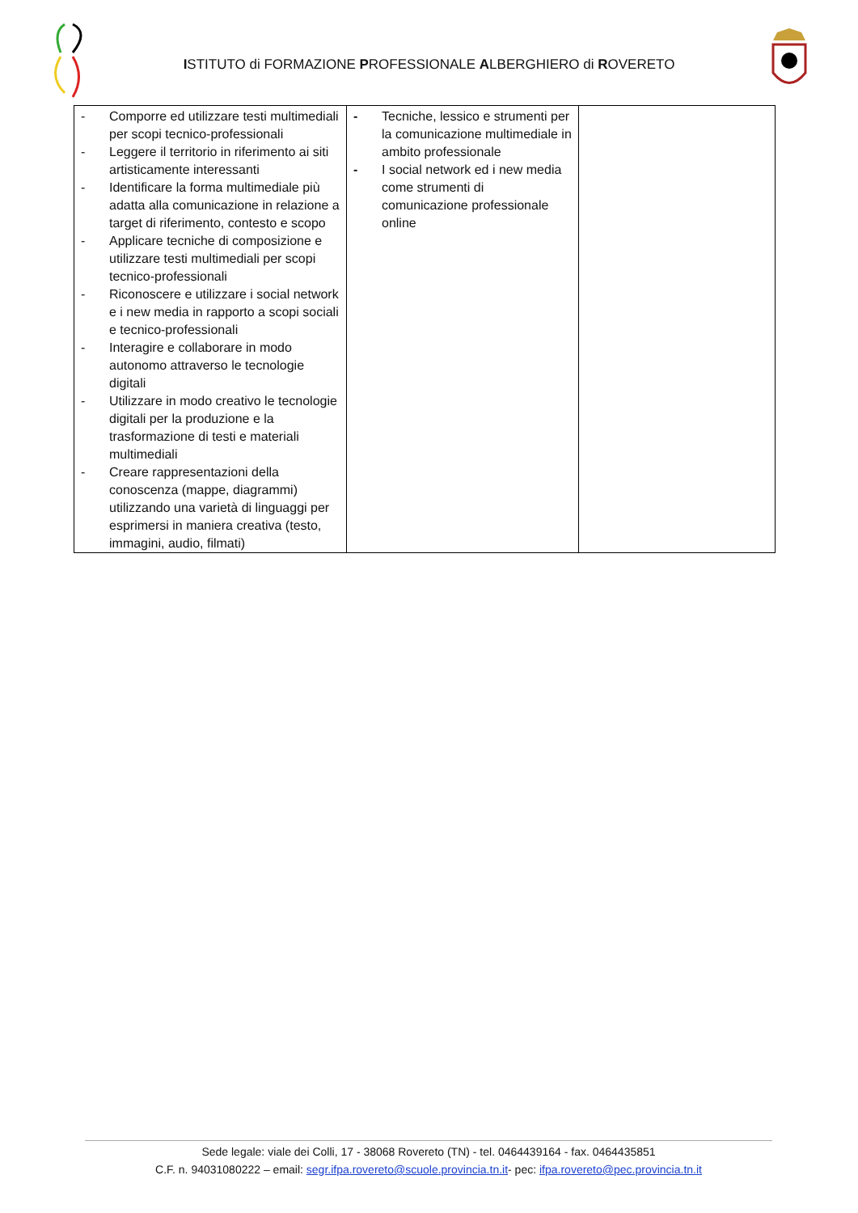ISTITUTO di FORMAZIONE PROFESSIONALE ALBERGHIERO di ROVERETO
| - Comporre ed utilizzare testi multimediali per scopi tecnico-professionali - Leggere il territorio in riferimento ai siti artisticamente interessanti - Identificare la forma multimediale più adatta alla comunicazione in relazione a target di riferimento, contesto e scopo - Applicare tecniche di composizione e utilizzare testi multimediali per scopi tecnico-professionali - Riconoscere e utilizzare i social network e i new media in rapporto a scopi sociali e tecnico-professionali - Interagire e collaborare in modo autonomo attraverso le tecnologie digitali - Utilizzare in modo creativo le tecnologie digitali per la produzione e la trasformazione di testi e materiali multimediali - Creare rappresentazioni della conoscenza (mappe, diagrammi) utilizzando una varietà di linguaggi per esprimersi in maniera creativa (testo, immagini, audio, filmati) | - Tecniche, lessico e strumenti per la comunicazione multimediale in ambito professionale - I social network ed i new media come strumenti di comunicazione professionale online | |
Sede legale: viale dei Colli, 17 - 38068 Rovereto (TN) - tel. 0464439164 - fax. 0464435851
C.F. n. 94031080222 – email: segr.ifpa.rovereto@scuole.provincia.tn.it- pec: ifpa.rovereto@pec.provincia.tn.it